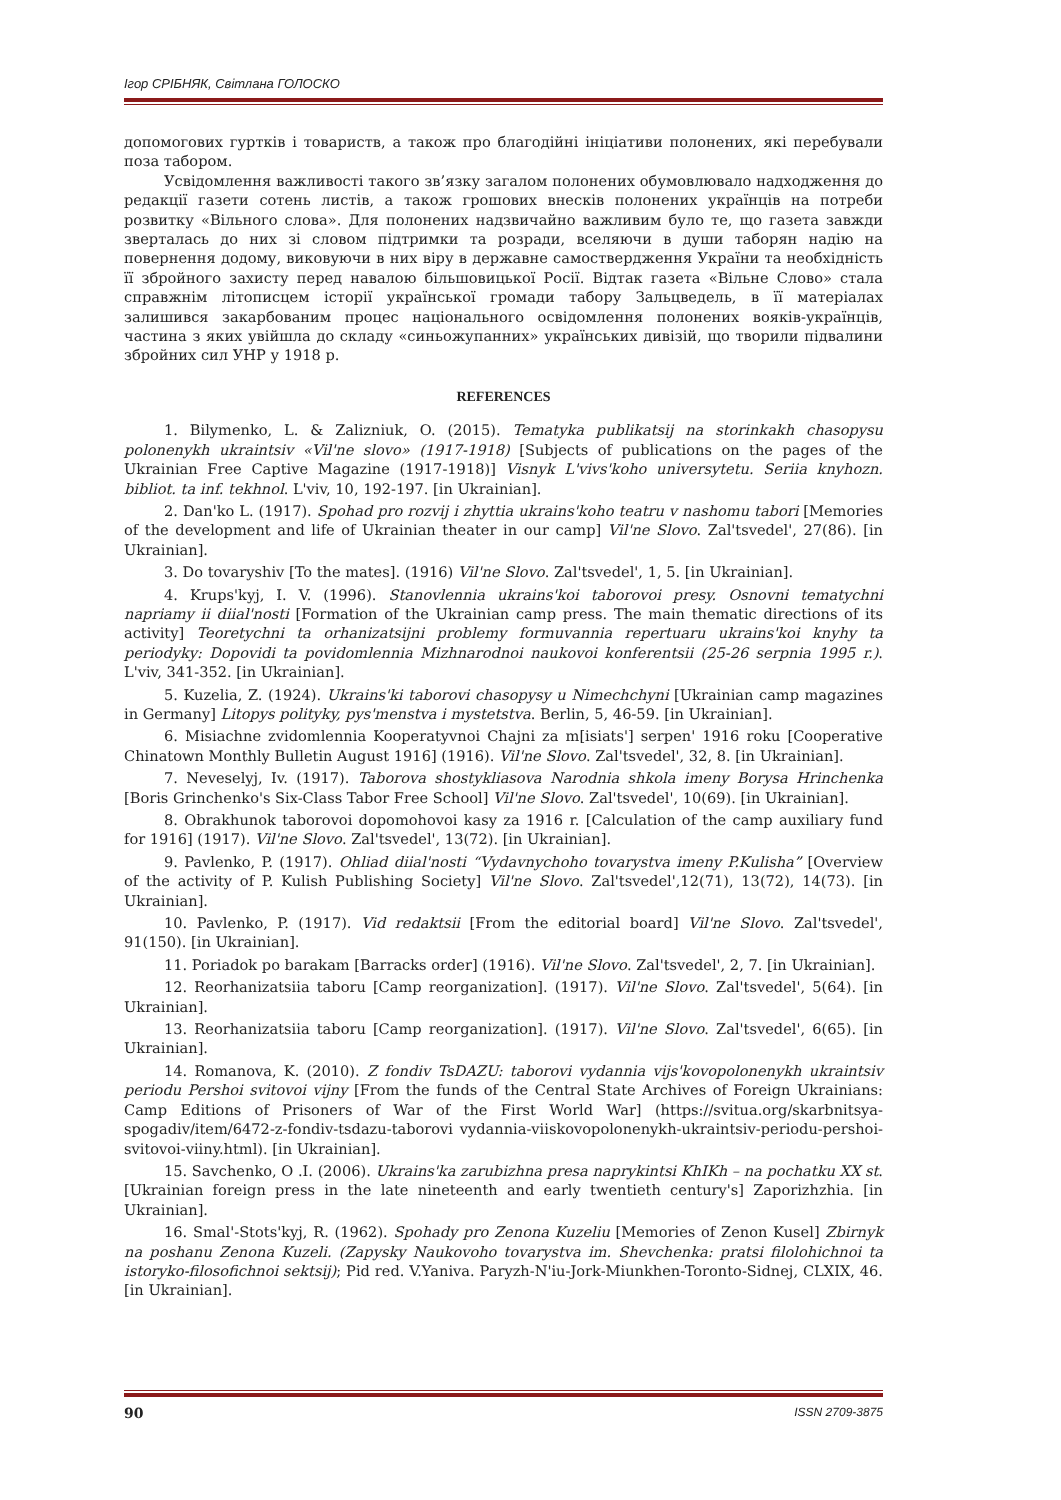Ігор СРІБНЯК, Світлана ГОЛОСКО
допомогових гуртків і товариств, а також про благодійні ініціативи полонених, які перебували поза табором.
Усвідомлення важливості такого зв’язку загалом полонених обумовлювало надходження до редакції газети сотень листів, а також грошових внесків полонених українців на потреби розвитку «Вільного слова». Для полонених надзвичайно важливим було те, що газета завжди зверталась до них зі словом підтримки та розради, вселяючи в души таборян надію на повернення додому, виковуючи в них віру в державне самоствердження України та необхідність її збройного захисту перед навалою більшовицької Росії. Відтак газета «Вільне Слово» стала справжнім літописцем історії української громади табору Зальцведель, в її матеріалах залишився закарбованим процес національного освідомлення полонених вояків-українців, частина з яких увійшла до складу «синьожупанних» українських дивізій, що творили підвалини збройних сил УНР у 1918 р.
REFERENCES
1. Bilymenko, L. & Zalizniuk, O. (2015). Tematyka publikatsij na storinkakh chasopysu polonenykh ukraintsiv «Vil'ne slovo» (1917-1918) [Subjects of publications on the pages of the Ukrainian Free Captive Magazine (1917-1918)] Visnyk L'vivs'koho universytetu. Seriia knyhozn. bibliot. ta inf. tekhnol. L'viv, 10, 192-197. [in Ukrainian].
2. Dan'ko L. (1917). Spohad pro rozvij i zhyttia ukrains'koho teatru v nashomu tabori [Memories of the development and life of Ukrainian theater in our camp] Vil'ne Slovo. Zal'tsvedel', 27(86). [in Ukrainian].
3. Do tovaryshiv [To the mates]. (1916) Vil'ne Slovo. Zal'tsvedel', 1, 5. [in Ukrainian].
4. Krups'kyj, I. V. (1996). Stanovlennia ukrains'koi taborovoi presy. Osnovni tematychni napriamy ii diial'nosti [Formation of the Ukrainian camp press. The main thematic directions of its activity] Teoretychni ta orhanizatsijni problemy formuvannia repertuaru ukrains'koi knyhy ta periodyky: Dopovidi ta povidomlennia Mizhnarodnoi naukovoi konferentsii (25-26 serpnia 1995 r.). L'viv, 341-352. [in Ukrainian].
5. Kuzelia, Z. (1924). Ukrains'ki taborovi chasopysy u Nimechchyni [Ukrainian camp magazines in Germany] Litopys polityky, pys'menstva i mystetstva. Berlin, 5, 46-59. [in Ukrainian].
6. Misiachne zvidomlennia Kooperatyvnoi Chajni za m[isiats'] serpen' 1916 roku [Cooperative Chinatown Monthly Bulletin August 1916] (1916). Vil'ne Slovo. Zal'tsvedel', 32, 8. [in Ukrainian].
7. Neveselyj, Iv. (1917). Taborova shostykliasova Narodnia shkola imeny Borysa Hrinchenka [Boris Grinchenko's Six-Class Tabor Free School] Vil'ne Slovo. Zal'tsvedel', 10(69). [in Ukrainian].
8. Obrakhunok taborovoi dopomohovoi kasy za 1916 r. [Calculation of the camp auxiliary fund for 1916] (1917). Vil'ne Slovo. Zal'tsvedel', 13(72). [in Ukrainian].
9. Pavlenko, P. (1917). Ohliad diial'nosti “Vydavnychoho tovarystva imeny P.Kulisha” [Overview of the activity of P. Kulish Publishing Society] Vil'ne Slovo. Zal'tsvedel',12(71), 13(72), 14(73). [in Ukrainian].
10. Pavlenko, P. (1917). Vid redaktsii [From the editorial board] Vil'ne Slovo. Zal'tsvedel', 91(150). [in Ukrainian].
11. Poriadok po barakam [Barracks order] (1916). Vil'ne Slovo. Zal'tsvedel', 2, 7. [in Ukrainian].
12. Reorhanizatsiia taboru [Camp reorganization]. (1917). Vil'ne Slovo. Zal'tsvedel', 5(64). [in Ukrainian].
13. Reorhanizatsiia taboru [Camp reorganization]. (1917). Vil'ne Slovo. Zal'tsvedel', 6(65). [in Ukrainian].
14. Romanova, K. (2010). Z fondiv TsDAZU: taborovi vydannia vijs'kovopolonenykh ukraintsiv periodu Pershoi svitovoi vijny [From the funds of the Central State Archives of Foreign Ukrainians: Camp Editions of Prisoners of War of the First World War] (https://svitua.org/skarbnitsya-spogadiv/item/6472-z-fondiv-tsdazu-taborovi vydannia-viiskovopolonenykh-ukraintsiv-periodu-pershoi-svitovoi-viiny.html). [in Ukrainian].
15. Savchenko, O .I. (2006). Ukrains'ka zarubizhna presa naprykintsi KhIKh – na pochatku XX st. [Ukrainian foreign press in the late nineteenth and early twentieth century's] Zaporizhzhia. [in Ukrainian].
16. Smal'-Stots'kyj, R. (1962). Spohady pro Zenona Kuzeliu [Memories of Zenon Kusel] Zbirnyk na poshanu Zenona Kuzeli. (Zapysky Naukovoho tovarystva im. Shevchenka: pratsi filolohichnoi ta istoryko-filosofichnoi sektsij); Pid red. V.Yaniva. Paryzh-N'iu-Jork-Miunkhen-Toronto-Sidnej, CLXIX, 46. [in Ukrainian].
90 ISSN 2709-3875